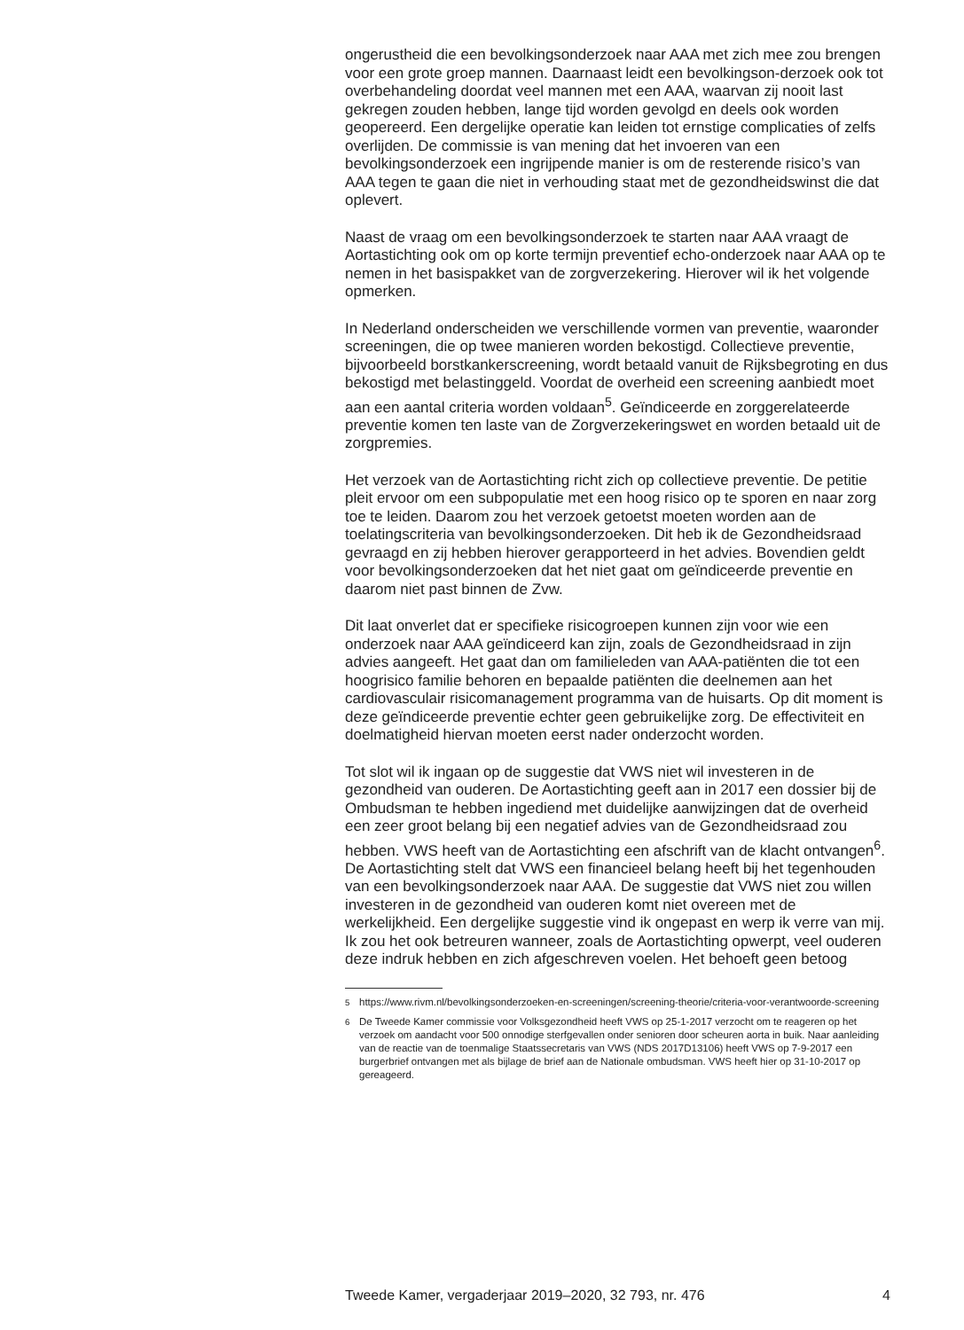ongerustheid die een bevolkingsonderzoek naar AAA met zich mee zou brengen voor een grote groep mannen. Daarnaast leidt een bevolkingson-derzoek ook tot overbehandeling doordat veel mannen met een AAA, waarvan zij nooit last gekregen zouden hebben, lange tijd worden gevolgd en deels ook worden geopereerd. Een dergelijke operatie kan leiden tot ernstige complicaties of zelfs overlijden. De commissie is van mening dat het invoeren van een bevolkingsonderzoek een ingrijpende manier is om de resterende risico’s van AAA tegen te gaan die niet in verhouding staat met de gezondheidswinst die dat oplevert.
Naast de vraag om een bevolkingsonderzoek te starten naar AAA vraagt de Aortastichting ook om op korte termijn preventief echo-onderzoek naar AAA op te nemen in het basispakket van de zorgverzekering. Hierover wil ik het volgende opmerken.
In Nederland onderscheiden we verschillende vormen van preventie, waaronder screeningen, die op twee manieren worden bekostigd. Collectieve preventie, bijvoorbeeld borstkankerscreening, wordt betaald vanuit de Rijksbegroting en dus bekostigd met belastinggeld. Voordat de overheid een screening aanbiedt moet aan een aantal criteria worden voldaan<sup>5</sup>. Geïndiceerde en zorggerelateerde preventie komen ten laste van de Zorgverzekeringswet en worden betaald uit de zorgpremies.
Het verzoek van de Aortastichting richt zich op collectieve preventie. De petitie pleit ervoor om een subpopulatie met een hoog risico op te sporen en naar zorg toe te leiden. Daarom zou het verzoek getoetst moeten worden aan de toelatingscriteria van bevolkingsonderzoeken. Dit heb ik de Gezondheidsraad gevraagd en zij hebben hierover gerapporteerd in het advies. Bovendien geldt voor bevolkingsonderzoeken dat het niet gaat om geïndiceerde preventie en daarom niet past binnen de Zvw.
Dit laat onverlet dat er specifieke risicogroepen kunnen zijn voor wie een onderzoek naar AAA geïndiceerd kan zijn, zoals de Gezondheidsraad in zijn advies aangeeft. Het gaat dan om familieleden van AAA-patiënten die tot een hoogrisico familie behoren en bepaalde patiënten die deelnemen aan het cardiovasculair risicomanagement programma van de huisarts. Op dit moment is deze geïndiceerde preventie echter geen gebruikelijke zorg. De effectiviteit en doelmatigheid hiervan moeten eerst nader onderzocht worden.
Tot slot wil ik ingaan op de suggestie dat VWS niet wil investeren in de gezondheid van ouderen. De Aortastichting geeft aan in 2017 een dossier bij de Ombudsman te hebben ingediend met duidelijke aanwijzingen dat de overheid een zeer groot belang bij een negatief advies van de Gezondheidsraad zou hebben. VWS heeft van de Aortastichting een afschrift van de klacht ontvangen<sup>6</sup>. De Aortastichting stelt dat VWS een financieel belang heeft bij het tegenhouden van een bevolkingsonderzoek naar AAA. De suggestie dat VWS niet zou willen investeren in de gezondheid van ouderen komt niet overeen met de werkelijkheid. Een dergelijke suggestie vind ik ongepast en werp ik verre van mij. Ik zou het ook betreuren wanneer, zoals de Aortastichting opwerpt, veel ouderen deze indruk hebben en zich afgeschreven voelen. Het behoeft geen betoog
<sup>5</sup> https://www.rivm.nl/bevolkingsonderzoeken-en-screeningen/screening-theorie/criteria-voor-verantwoorde-screening
<sup>6</sup> De Tweede Kamer commissie voor Volksgezondheid heeft VWS op 25-1-2017 verzocht om te reageren op het verzoek om aandacht voor 500 onnodige sterfgevallen onder senioren door scheuren aorta in buik. Naar aanleiding van de reactie van de toenmalige Staatssecretaris van VWS (NDS 2017D13106) heeft VWS op 7-9-2017 een burgerbrief ontvangen met als bijlage de brief aan de Nationale ombudsman. VWS heeft hier op 31-10-2017 op gereageerd.
Tweede Kamer, vergaderjaar 2019–2020, 32 793, nr. 476 4